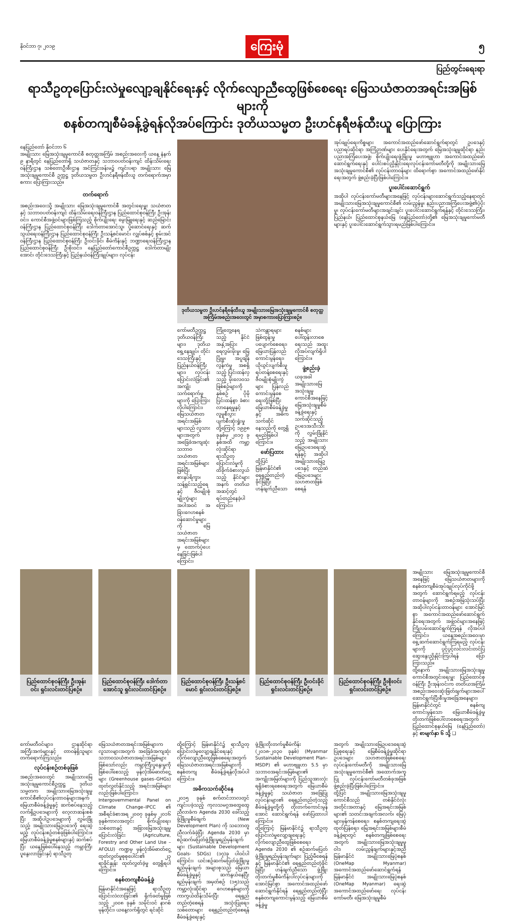နိုဝင်ဘာ ၇၊ ၂၀၁၉ ကြေးမုံ ၅
ပြည်တွင်းရေးရာ
ရာသီဥတုပြောင်းလဲမှုလျော့ချနိုင်ရေးနှင့် လိုက်လျောညီထွေဖြစ်စေရေး မြေသယံဇာတအရင်းအမြစ်များကို
စနစ်တကျစီမံခန့်ခွဲရန်လိုအပ်ကြောင်း ဒုတိယသမ္မတ ဦးဟင်နရီဗန်ထီးယူ ပြောကြား
နေပြည်တော် နိုဝင်ဘာ ၆
အမျိုးသား မြေအသုံးချမှုကောင်စီ စတုတ္ထအကြိမ် အစည်းအဝေးကို ယနေ့ နံနက် ၉ နာရီတွင် နေပြည်တော်ရှိ သယံဇာတနှင့် သဘာဝပတ်ဝန်းကျင် ထိန်းသိမ်းရေးဝန်ကြီးဌာန သစ်တောဦးစီးဌာန အင်ကြင်းခန်းမ၌ ကျင်းပရာ အမျိုးသား မြေအသုံးချမှုကောင်စီ ဥက္ကဋ္ဌ ဒုတိယသမ္မတ ဦးဟင်နရီဗန်ထီးယူ တက်ရောက်အမှာစကား ပြောကြားသည်။
တက်ရောက်
အစည်းအဝေးသို့ အမျိုးသား မြေအသုံးချမှုကောင်စီ အတွင်းရေးမှူး သယံဇာတနှင့် သဘာဝပတ်ဝန်းကျင် ထိန်းသိမ်းရေးဝန်ကြီးဌာန ပြည်ထောင်စုဝန်ကြီး ဦးအုန်းဝင်း၊ ကောင်စီအဖွဲ့ဝင်များဖြစ်ကြသည့် စိုက်ပျိုးရေး မွေးမြူရေးနှင့် ဆည်မြောင်းဝန်ကြီးဌာန ပြည်ထောင်စုဝန်ကြီး ဒေါက်တာအောင်သူ၊ ပို့ဆောင်ရေးနှင့် ဆက်သွယ်ရေးဝန်ကြီးဌာန ပြည်ထောင်စုဝန်ကြီး ဦးသန့်စင်မောင်၊ လျှပ်စစ်နှင့် စွမ်းအင်ဝန်ကြီးဌာန ပြည်ထောင်စုဝန်ကြီး ဦးဝင်းခိုင်၊ စီမံကိန်းနှင့် ဘဏ္ဍာရေးဝန်ကြီးဌာန ပြည်ထောင်စုဝန်ကြီး ဦးစိုးဝင်း၊ နေပြည်တော်ကောင်စီဥက္ကဋ္ဌ ဒေါက်တာမျိုးအောင်၊ တိုင်းဒေသကြီးနှင့် ပြည်နယ်ဝန်ကြီးချုပ်များ၊ လုပ်ငန်း
ဒုတိယသမ္မတ ဦးဟင်နရီဗန်ထီးယူ အမျိုးသားမြေအသုံးချမှုကောင်စီ စတုတ္ထအကြိမ်အစည်းအဝေးတွင် အမှာစကားပြောကြားစဉ်။
ကော်မတီဥက္ကဋ္ဌ ဒုတိယဝန်ကြီးများ၊ ဒုတိယရှေ့နေချုပ်၊ တိုင်းဒေသကြီးနှင့် ပြည်နယ်ဝန်ကြီးများ၊ လုပ်ငန်း ပြောင်းလဲခြင်း၏ အကျိုးသက်ရောက်မှုများကို ပြောကြားလိုပါကြောင်း၊ မြေသယံဇာတအရင်းအမြစ်များသည် လူသားများအတွက် အခြေခံအကျဆုံး သဘာဝသယံဇာတ အရင်းအမြစ်များဖြစ်ပြီး စားနပ်ရိက္ခာ၊ သန့်ရှင်းသည့်ရေနှင့် ဇီဝမျိုးစုံမျိုးကွဲများ အပါအဝင် အခြားဂေဟစနစ် ဝန်ဆောင်မှုများကို မြေသယံဇာတ အရင်းအမြစ်များမှ ထောက်ပံ့ပေးနေခြင်းဖြစ်ပါကြောင်း၊
ကြုံတွေ့နေရသည့် နိုင်ငံအနှံ့အပြား ရေလွှမ်းမိုးမှု၊ မြေပြိုမှု၊ အပူချိန်လွန်ကဲမှု အစရှိသည့် ပြင်းထန်လှသည့် မိုးလေဝသဖြစ်စဉ်များကို နှစ်စဉ် ပိုမိုပြင်းထန်စွာ ခံစားလာနေရမှုနှင့် လူမှုစီးပွားပျက်စီးဆုံးရှုံးမှုတို့ကြောင့် ၁၉၉၈ ခုနှစ်မှ ၂၀၁၇ ခုနှစ်အထိ ကမ္ဘာ့လုံးဆိုင်ရာ ရာသီဥတုပြောင်းလဲမှုကို ထိခိုက်ခံစားလွယ်သည့် နိုင်ငံများအနက် တတိယ အဆင့်တွင် ရပ်တည်နေခဲ့ပါကြောင်း၊
သဲကန္တာရများ ဖြစ်ထွန်းမှုပပျောက်စေရေး၊ မြေယာပြန်လည်ကောင်းမွန်ရေး၊ ယိုယွင်းပျက်စီးမှုရပ်တန့်စေရေးနှင့် ဇီဝမျိုးစုံမျိုးကွဲများ ပြန်လည်ကောင်းမွန်စေရေးတို့ဖြစ်ပြီး မြေယာစီမံခန့်ခွဲမှုနှင့် အဓိကသက်ဆိုင်နေသည်ကို တွေ့ရှိရမည်ဖြစ်ပါကြောင်း။
ဖော်ပြထား
ထို့ပြင် မြန်မာနိုင်ငံ၏ ရေရှည်တည်တံ့ခိုင်မြဲပြီး ဟန်ချက်ညီသော
စနစ်များ ပေါ်ထွန်းလာစေရေးသည် အထူးလိုအပ်လျက်ရှိပါကြောင်း။
ဖွဲ့စည်းခဲ့
ယခုအခါ အမျိုးသားမြေအသုံးချမှုကောင်စီအနေဖြင့် မြေအသုံးချမှုစီမံခန့်ခွဲရေးနှင့်သက်ဆိုင်သည့် ဥပဒေအသီးသီးကို လွှမ်းခြုံနိုင်သည့် အမျိုးသား မြေဥပဒေရေးဆွဲရန်နှင့် အဆိုပါ အမျိုးသားမြေဥပဒေနှင့် တည်ဆဲမြေဥပဒေများ သဟဇာတဖြစ်စေရန်
အုပ်ချုပ်ရေးကိစ္စများ အကောင်အထည်ဖော်ဆောင်ရွက်ရာတွင် ဥပဒေနှင့် ပညာရပ်ဆိုင်ရာ အကြံဉာဏ်များ ပေးနိုင်ရေးအတွက် မြေအသုံးချမှုဆိုင်ရာ နည်းပညာအကြံပေးအဖွဲ့၊ စိုက်ပျိုးရေးဖွံ့ဖြိုးမှု မဟာဗျူဟာ အကောင်အထည်ဖော်ဆောင်ရွက်ရေးနှင့် ပေါင်းစပ်ညှိနှိုင်းရေးလုပ်ငန်းကော်မတီတို့ကို အမျိုးသားမြေအသုံးချမှုကောင်စီ၏ လုပ်ငန်းတာဝန်များ ထိရောက်စွာ အကောင်အထည်ဖော်နိုင်ရေးအတွက် ဖွဲ့စည်းခဲ့ပြီးဖြစ်ပါကြောင်း။
ပူးပေါင်းဆောင်ရွက်
အဆိုပါ လုပ်ငန်းကော်မတီများအနေဖြင့် လုပ်ငန်းများဆောင်ရွက်သည့်နေရာတွင် အမျိုးသားမြေအသုံးချမှုကောင်စီ၏ လမ်းညွှန်မှု၊ နည်းပညာအကြံပေးအဖွဲ့၏ပံ့ပိုးမှု၊ လုပ်ငန်းကော်မတီများအချင်းချင်း ပူးပေါင်းဆောင်ရွက်ရန်နှင့် တိုင်းဒေသကြီး၊ ပြည်နယ်၊ ပြည်ထောင်စုနယ်မြေ (နေပြည်တော်)တို့၏ မြေအသုံးချမှုကော်မတီများနှင့် ပူးပေါင်းဆောင်ရွက်သွားရမည်ဖြစ်ပါကြောင်း။
ပြည်ထောင်စုဝန်ကြီး ဦးအုန်းဝင်း ရှင်းလင်းတင်ပြစဉ်။
ပြည်ထောင်စုဝန်ကြီး ဒေါက်တာအောင်သူ ရှင်းလင်းတင်ပြစဉ်။
ပြည်ထောင်စုဝန်ကြီး ဦးသန့်စင်မောင် ရှင်းလင်းတင်ပြစဉ်။
ပြည်ထောင်စုဝန်ကြီး ဦးဝင်းခိုင် ရှင်းလင်းတင်ပြစဉ်။
ပြည်ထောင်စုဝန်ကြီး ဦးစိုးဝင်း ရှင်းလင်းတင်ပြစဉ်။
အမျိုးသား မြေအသုံးချမှုကောင်စီအနေဖြင့် မြေသယံဇာတများကို စနစ်တကျစီမံအုပ်ချုပ်လုပ်ကိုင်ဖို့ အတွက် ဆောင်ရွက်ရမည့် လုပ်ငန်းတာဝန်များကို အစဉ်အမြဲသုံးသပ်ပြီး အဆိုပါလုပ်ငန်းတာဝန်များ အောင်မြင်စွာ အကောင်အထည်ဖော်ဆောင်ရွက်နိုင်ရေးအတွက် အဖွဲ့ဝင်များအနေဖြင့် ကြိုးပမ်းဆောင်ရွက်ကြရန် လိုအပ်ပါကြောင်း၊ ယနေ့အစည်းအဝေးမှာ ရှေ့ဆက်ဆောင်ရွက်ကြရမည့် လုပ်ငန်းများကို ပွင့်ပွင့်လင်းလင်းတင်ပြ ဆွေးနွေးညှိနှိုင်းကြပါရန် ပြောကြားသည်။
ထို့နောက် အမျိုးသားမြေအသုံးချမှုကောင်စီအတွင်းရေးမှူး ပြည်ထောင်စုဝန်ကြီး ဦးအုန်းဝင်းက တတိယအကြိမ် အစည်းအဝေးဆုံးဖြတ်ချက်များအပေါ် ဆောင်ရွက်ပြီးစီးမှုအခြေအနေများ၊ မြန်မာနိုင်ငံတွင် စနစ်ကျကောင်းမွန်သော မြေယာစီမံခန့်ခွဲမှု တိုးတက်ဖြစ်ပေါ်လာစေရေးအတွက် ပြည်ထောင်စုနယ်မြေ (နေပြည်တော်) နှင့် စာမျက်နှာ ၆ သို့ ❑
ကော်မတီဝင်များ၊ ဌာနဆိုင်ရာအကြီးအကဲများနှင့် တာဝန်ရှိသူများ တက်ရောက်ကြသည်။
လုပ်ငန်းစဉ်တစ်ခုဖြစ်
အစည်းအဝေးတွင် အမျိုးသားမြေအသုံးချမှုကောင်စီဥက္ကဋ္ဌ ဒုတိယသမ္မတက အမျိုးသားမြေအသုံးချမှုကောင်စီ၏လုပ်ငန်းတာဝန်များအနက် မြေယာစီမံခန့်ခွဲမှုနှင့် ဆက်စပ်နေသည့် လက်ရှိဥပဒေများကို လေ့လာဆန်းစစ်ပြီး အဆိုပါဥပဒေများကို လွှမ်းခြုံသည့် အမျိုးသားမြေဥပဒေကို ရေးဆွဲမည့် လုပ်ငန်းစဉ်တစ်ခုဖြစ်ပါကြောင်း။ မြေယာစီမံခန့်ခွဲမှုစနစ်များနှင့် ဆက်စပ်ပြီး ယနေ့ဖြစ်ပေါ်နေသည့် ကမ္ဘာကြီးပူနွေးလာခြင်းနှင့် ရာသီဥတု
မြေသယံဇာတအရင်းအမြစ်များက လူသားများအတွက် အခြေခံအကျဆုံး သဘာဝသယံဇာတအရင်းအမြစ်များဖြစ်သော်လည်း ကမ္ဘာကြီးပူနွေးမှုကို ဖြစ်ပေါ်စေသည့် မှန်လုံအိမ်ဓာတ်ငွေ့များ (Greenhouse gases–GHGs) ထုတ်လွှတ်နိုင်သည့် အရင်းအမြစ်များလည်းဖြစ်ပါကြောင်း၊ Intergovernmental Panel on Climate Change–IPCC ၏ အစီရင်ခံစာအရ ၂၀၀၇ ခုနှစ်မှ ၂၀၁၆ ခုနှစ်ကာလအတွင်း စိုက်ပျိုးရေး၊ သစ်တောနှင့် အခြားမြေအသုံးချမှုပြောင်းလဲခြင်း (Agriculture, Forestry and Other Land Use – AFOLU) ကဏ္ဍမှ မှန်လုံအိမ်ဓာတ်ငွေ့ ထုတ်လွှတ်မှုစုစုပေါင်း၏ ၂၃ ရာခိုင်နှုန်း ထုတ်လွှတ်ခဲ့မှု တွေ့ရှိရပါကြောင်း။
စနစ်တကျစီမံခန့်ခွဲ
မြန်မာနိုင်ငံအနေဖြင့် ရာသီဥတုပြောင်းလဲလာခြင်း၏ ရိုက်ခတ်မှုဖြစ်သည့် ၂၀၀၈ ခုနှစ် သမိုင်းဝင် နာဂစ်မုန်တိုင်း၊ ယနေ့လက်ရှိတွင် ရင်ဆိုင်
ထို့ကြောင့် မြန်မာနိုင်ငံ၌ ရာသီဥတုပြောင်းလဲမှုလျော့ချနိုင်ရေးနှင့် လိုက်လျောညီထွေဖြစ်စေရေးအတွက် မြေသယံဇာတအရင်းအမြစ်များကို စနစ်တကျ စီမံခန့်ခွဲရန်လိုအပ်ပါကြောင်း။
အဓိကသက်ဆိုင်နေ
၂၀၁၅ ခုနှစ် စက်တင်ဘာလတွင် ကျင်းပခဲ့သည့် ကုလသမဂ္ဂအထွေထွေညီလာခံက Agenda 2030 ခေါ်သည့် ဖွံ့ဖြိုးမှုစီမံချက် (New Development Plan) ကို သဘောတူညီလက်ခံခဲ့ပြီး Agenda 2030 မှာ စဉ်ဆက်မပြတ်ဖွံ့ဖြိုးမှုရည်မှန်းချက်များ (Sustainable Development Goals- SDGs) (၁၇)ခု ပါဝင်ပါကြောင်း၊ ယင်းစဉ်ဆက်မပြတ်ဖွံ့ဖြိုးမှုရည်မှန်းချက် အများစုသည် မြေယာစီမံခန့်ခွဲမှုနှင့် ဆက်နွယ်နေပြီး ရည်မှန်းချက် အမှတ်စဉ် (၁၅)သည် ကမ္ဘာ့လုံးဆိုင်ရာ ဂေဟစနစ်များကို ကာကွယ်ထိန်းသိမ်းပြီး ရေရှည်တည်တံ့စေရန် အသုံးပြုရေး၊ သစ်တောများ ရေရှည်တည်တံ့စေရန် စီမံခန့်ခွဲရေးနှင့်
ဖွံ့ဖြိုးတိုးတက်မှုစီမံကိန်း (၂၀၁၈-၂၀၃၀ ခုနှစ်) (Myanmar Sustainable Development Plan–MSDP) ၏ မဟာဗျူဟာ 5.5 မှာ သဘာဝအရင်းအမြစ်များ၏ အကျိုးအမြတ်များကို ပြည်သူအားလုံး ရရှိခံစားရစေရေးအတွက် မြေယာစီမံခန့်ခွဲမှုနှင့် သယံဇာတ အခြေပြုလုပ်ငန်းများ၏ ရေရှည်တည်တံ့သည့် စီမံခန့်ခွဲမှုတို့ကို တိုးတက်ကောင်းမွန်အောင် ဆောင်ရွက်ရန် ဖော်ပြထားပါကြောင်း။
ထို့ကြောင့် မြန်မာနိုင်ငံ၌ ရာသီဥတုပြောင်းလဲမှုလျော့ချရေးနှင့် လိုက်လျောညီထွေဖြစ်စေရေး၊ Agenda 2030 ၏ စဉ်ဆက်မပြတ်ဖွံ့ဖြိုးမှုရည်မှန်းချက်များ ပြည့်မီစေရန်နှင့် မြန်မာနိုင်ငံ၏ ရေရှည်တည်တံ့ခိုင်မြဲပြီး ဟန်ချက်ညီသော ဖွံ့ဖြိုးတိုးတက်မှုစီမံကိန်းပါလုပ်ငန်းများကို အောင်မြင်စွာ အကောင်အထည်ဖော်ဆောင်ရွက်နိုင်ရန် ရေရှည်တည်တံ့ပြီး စနစ်တကျကောင်းမွန်သည့် မြေယာစီမံခန့်ခွဲမှု
အတွက် အမျိုးသားမြေဥပဒေရေးဆွဲပြုစုရေးနှင့် မြေစီမံခန့်ခွဲမှုဆိုင်ရာ ဥပဒေများ သဟဇာတဖြစ်စေရေးလုပ်ငန်းကော်မတီကို အမျိုးသားမြေအသုံးချမှုကောင်စီ၏ အထောက်အကူပြု လုပ်ငန်းကော်မတီတစ်ခုအဖြစ် ဖွဲ့စည်းခဲ့ပြီးဖြစ်ပါကြောင်း။
ထို့ပြင် အမျိုးသားမြေအသုံးချမှုကောင်စီသည် တစ်နိုင်ငံလုံးအတိုင်းအတာနှင့် မြေအရင်းအမြစ်များ၏ သတင်းအချက်အလက်၊ မြေပုံများမှန်ကန်စေရေး၊ စနစ်တကျရေးဆွဲထုတ်ပြန်ရေး၊ မြေအရင်းအမြစ်များစီမံခန့်ခွဲရာတွင် စနစ်တကျဖြစ်စေရေးအတွက် အမျိုးသားမြေအသုံးချမှုမူဝါဒ လမ်းညွှန်ချက်များနှင့်အညီ မြန်မာနိုင်ငံ အမျိုးသားမြေပုံစနစ် (OneMap Myanmar) အကောင်အထည်ဖော်ဆောင်ရွက်ရန် မြန်မာနိုင်ငံ အမျိုးသားမြေပုံစနစ် (OneMap Myanmar) ရေးဆွဲ အကောင်အထည်ဖော်ရေး လုပ်ငန်းကော်မတီ၊ မြေအသုံးချမှုစီမံ